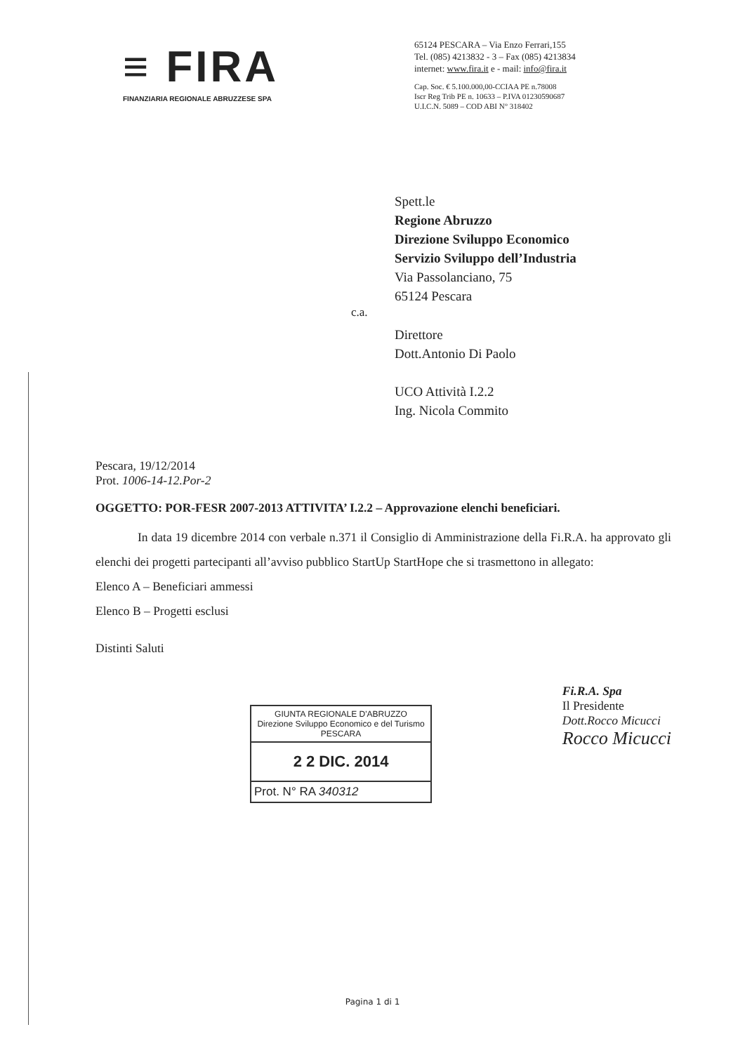≡ FIRA
FINANZIARIA REGIONALE ABRUZZESE SPA
65124 PESCARA – Via Enzo Ferrari,155
Tel. (085) 4213832 - 3 – Fax (085) 4213834
internet: www.fira.it e - mail: info@fira.it
Cap. Soc. € 5.100.000,00-CCIAA PE n.78008
Iscr Reg Trib PE n. 10633 – P.IVA 01230590687
U.I.C.N. 5089 – COD ABI N° 318402
Spett.le
Regione Abruzzo
Direzione Sviluppo Economico
Servizio Sviluppo dell’Industria
Via Passolanciano, 75
65124 Pescara
c.a.
Direttore
Dott.Antonio Di Paolo
UCO Attività I.2.2
Ing. Nicola Commito
Pescara, 19/12/2014
Prot. 1006-14-12.Por-2
OGGETTO: POR-FESR 2007-2013 ATTIVITA’ I.2.2 – Approvazione elenchi beneficiari.
In data 19 dicembre 2014 con verbale n.371 il Consiglio di Amministrazione della Fi.R.A. ha approvato gli elenchi dei progetti partecipanti all’avviso pubblico StartUp StartHope che si trasmettono in allegato:
Elenco A – Beneficiari ammessi
Elenco B – Progetti esclusi
Distinti Saluti
GIUNTA REGIONALE D'ABRUZZO
Direzione Sviluppo Economico e del Turismo
PESCARA
2 2 DIC. 2014
Prot. N° RA 340312
Fi.R.A. Spa
Il Presidente
Dott.Rocco Micucci
Rocco Micucci
Pagina 1 di 1